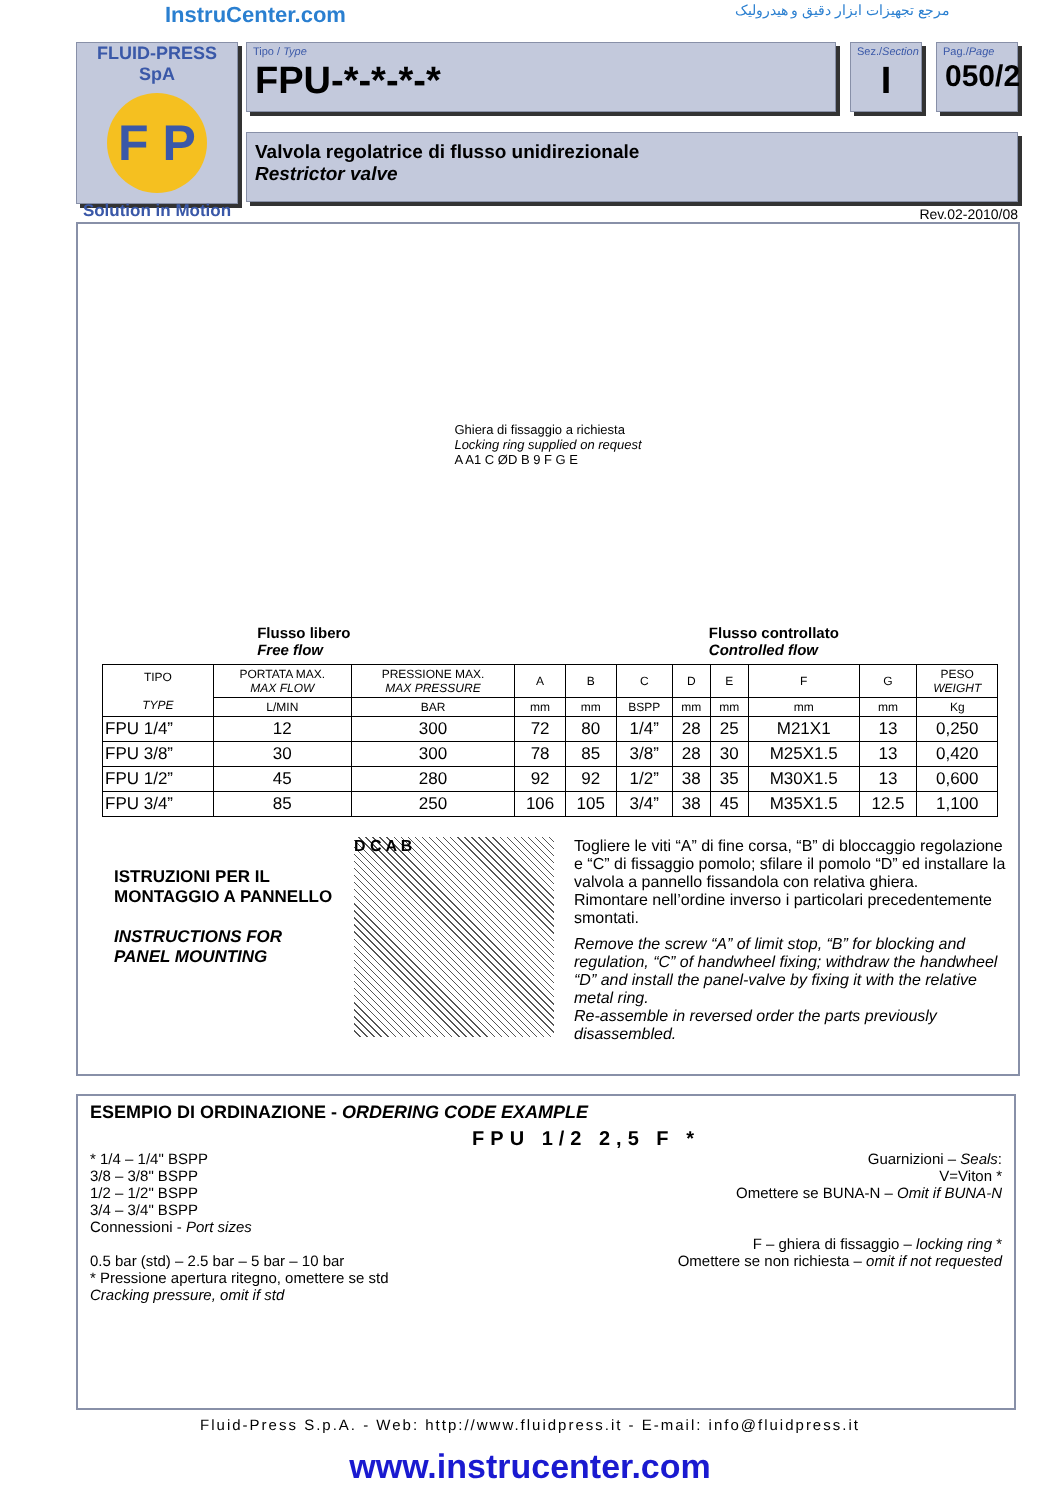InstruCenter.com مرجع تجهیزات ابزار دقیق و هیدرولیک
FLUID-PRESS SpA
F P
Solution in Motion
Tipo / Type
FPU-*-*-*-*
Sez./Section
I
Pag./Page
050/2
Valvola regolatrice di flusso unidirezionale
Restrictor valve
Rev.02-2010/08
Ghiera di fissaggio a richiesta
Locking ring supplied on request
A A1 C ØD B 9 F G E
Flusso libero
Free flow
Flusso controllato
Controlled flow
| TIPO TYPE | PORTATA MAX. MAX FLOW | PRESSIONE MAX. MAX PRESSURE | A | B | C | D | E | F | G | PESO WEIGHT |
| --- | --- | --- | --- | --- | --- | --- | --- | --- | --- | --- |
| | L/MIN | BAR | mm | mm | BSPP | mm | mm | mm | mm | Kg |
| FPU 1/4” | 12 | 300 | 72 | 80 | 1/4” | 28 | 25 | M21X1 | 13 | 0,250 |
| FPU 3/8” | 30 | 300 | 78 | 85 | 3/8” | 28 | 30 | M25X1.5 | 13 | 0,420 |
| FPU 1/2” | 45 | 280 | 92 | 92 | 1/2” | 38 | 35 | M30X1.5 | 13 | 0,600 |
| FPU 3/4” | 85 | 250 | 106 | 105 | 3/4” | 38 | 45 | M35X1.5 | 12.5 | 1,100 |
ISTRUZIONI PER IL MONTAGGIO A PANNELLO
INSTRUCTIONS FOR PANEL MOUNTING
D C A B
Togliere le viti “A” di fine corsa, “B” di bloccaggio regolazione e “C” di fissaggio pomolo; sfilare il pomolo “D” ed installare la valvola a pannello fissandola con relativa ghiera.
Rimontare nell’ordine inverso i particolari precedentemente smontati.
Remove the screw “A” of limit stop, “B” for blocking and regulation, “C” of handwheel fixing; withdraw the handwheel “D” and install the panel-valve by fixing it with the relative metal ring.
Re-assemble in reversed order the parts previously disassembled.
ESEMPIO DI ORDINAZIONE - ORDERING CODE EXAMPLE
FPU 1/2 2,5 F *
* 1/4 – 1/4" BSPP
3/8 – 3/8" BSPP
1/2 – 1/2" BSPP
3/4 – 3/4" BSPP
Connessioni - Port sizes
0.5 bar (std) – 2.5 bar – 5 bar – 10 bar
* Pressione apertura ritegno, omettere se std
Cracking pressure, omit if std
Guarnizioni – Seals:
V=Viton *
Omettere se BUNA-N – Omit if BUNA-N
F – ghiera di fissaggio – locking ring *
Omettere se non richiesta – omit if not requested
Fluid-Press S.p.A. - Web: http://www.fluidpress.it - E-mail: info@fluidpress.it
www.instrucenter.com